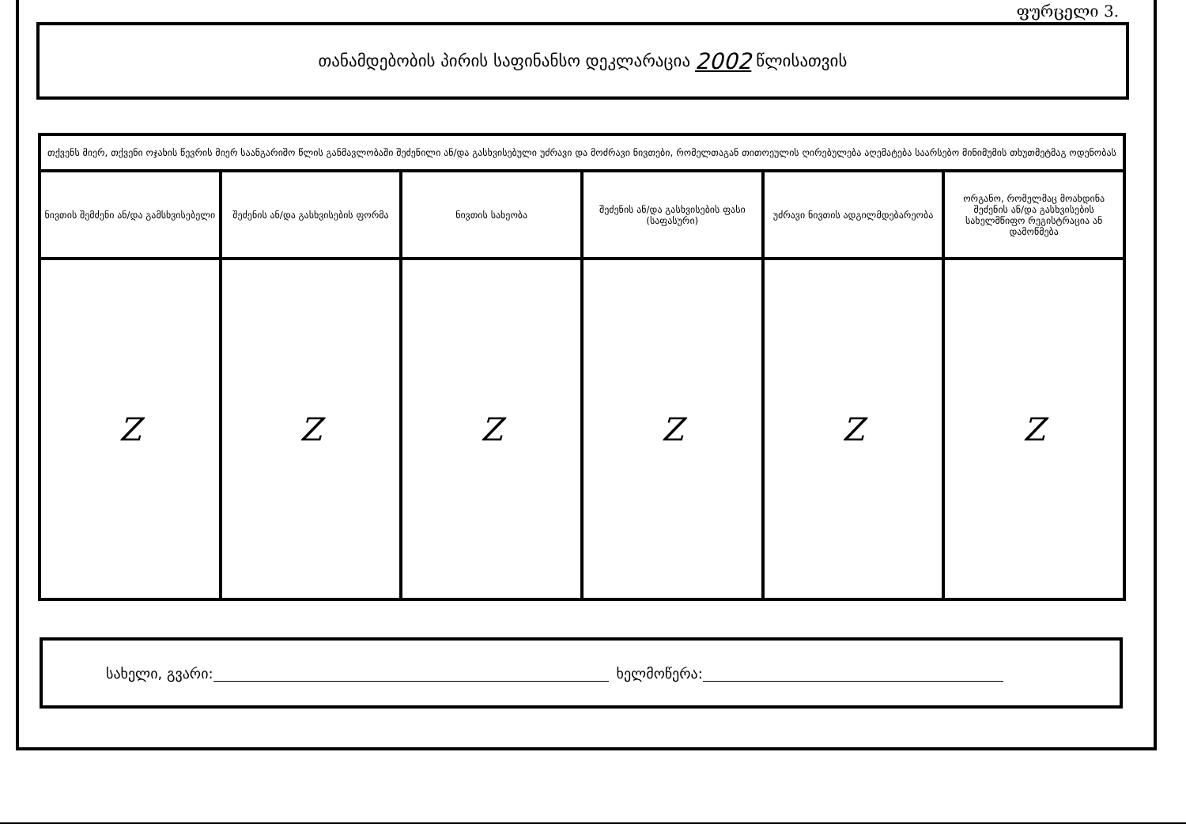ფურცელი 3.
თანამდებობის პირის საფინანსო დეკლარაცია 2002 წლისათვის
| თქვენს მიერ, თქვენი ოჯახის წევრის მიერ საანგარიშო წლის განმავლობაში შეძენილი ან/და გასხვისებული უძრავი და მოძრავი ნივთები, რომელთაგან თითოეულის ღირებულება აღემატება საარსებო მინიმუმის თხუთმეტმაგ ოდენობას | | | | | |
| --- | --- | --- | --- | --- | --- |
| ნივთის შემძენი ან/და გამსხვისებელი | შეძენის ან/და გასხვისების ფორმა | ნივთის სახეობა | შეძენის ან/და გასხვისების ფასი (საფასური) | უძრავი ნივთის ადგილმდებარეობა | ორგანო, რომელმაც მოახდინა შეძენის ან/და გასხვისების სახელმწიფო რეგისტრაცია ან დამოწმება |
| Z | Z | Z | Z | Z | Z |
სახელი, გვარი: ხელმოწერა: